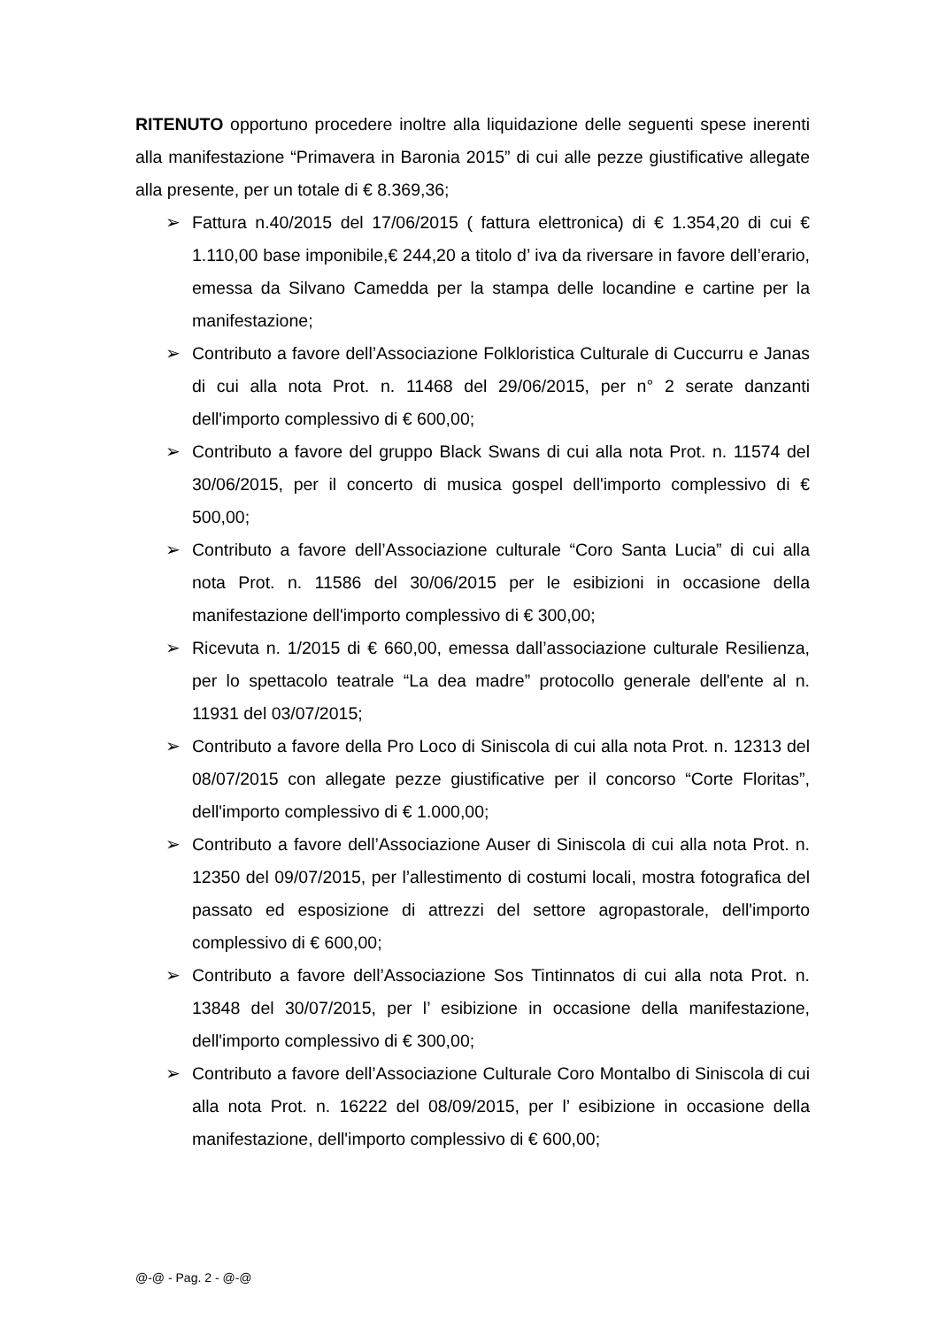RITENUTO opportuno procedere inoltre alla liquidazione delle seguenti spese inerenti alla manifestazione “Primavera in Baronia 2015” di cui alle pezze giustificative allegate alla presente, per un totale di € 8.369,36;
➢ Fattura n.40/2015 del 17/06/2015 ( fattura elettronica) di € 1.354,20 di cui € 1.110,00 base imponibile,€ 244,20 a titolo d’ iva da riversare in favore dell’erario, emessa da Silvano Camedda per la stampa delle locandine e cartine per la manifestazione;
➢ Contributo a favore dell’Associazione Folkloristica Culturale di Cuccurru e Janas di cui alla nota Prot. n. 11468 del 29/06/2015, per n° 2 serate danzanti dell'importo complessivo di € 600,00;
➢ Contributo a favore del gruppo Black Swans di cui alla nota Prot. n. 11574 del 30/06/2015, per il concerto di musica gospel dell'importo complessivo di € 500,00;
➢ Contributo a favore dell’Associazione culturale “Coro Santa Lucia” di cui alla nota Prot. n. 11586 del 30/06/2015 per le esibizioni in occasione della manifestazione dell'importo complessivo di € 300,00;
➢ Ricevuta n. 1/2015 di € 660,00, emessa dall’associazione culturale Resilienza, per lo spettacolo teatrale “La dea madre” protocollo generale dell'ente al n. 11931 del 03/07/2015;
➢ Contributo a favore della Pro Loco di Siniscola di cui alla nota Prot. n. 12313 del 08/07/2015 con allegate pezze giustificative per il concorso “Corte Floritas”, dell'importo complessivo di € 1.000,00;
➢ Contributo a favore dell’Associazione Auser di Siniscola di cui alla nota Prot. n. 12350 del 09/07/2015, per l’allestimento di costumi locali, mostra fotografica del passato ed esposizione di attrezzi del settore agropastorale, dell'importo complessivo di € 600,00;
➢ Contributo a favore dell’Associazione Sos Tintinnatos di cui alla nota Prot. n. 13848 del 30/07/2015, per l’ esibizione in occasione della manifestazione, dell'importo complessivo di € 300,00;
➢ Contributo a favore dell’Associazione Culturale Coro Montalbo di Siniscola di cui alla nota Prot. n. 16222 del 08/09/2015, per l’ esibizione in occasione della manifestazione, dell'importo complessivo di € 600,00;
@-@ - Pag. 2 - @-@